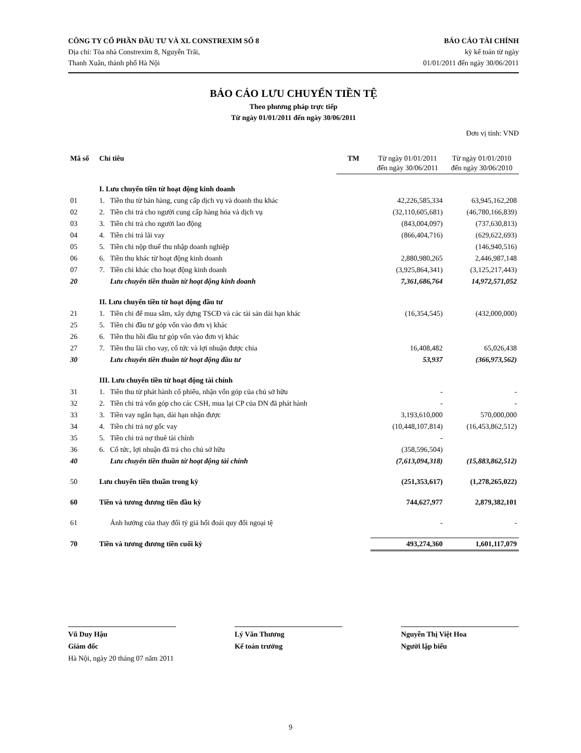CÔNG TY CỔ PHẦN ĐẦU TƯ VÀ XL CONSTREXIM SỐ 8
Địa chỉ: Tòa nhà Constrexim 8, Nguyễn Trãi,
Thanh Xuân, thành phố Hà Nội
BÁO CÁO TÀI CHÍNH
kỳ kế toán từ ngày
01/01/2011 đến ngày 30/06/2011
BÁO CÁO LƯU CHUYỂN TIỀN TỆ
Theo phương pháp trực tiếp
Từ ngày 01/01/2011 đến ngày 30/06/2011
Đơn vị tính: VNĐ
| Mã số | Chỉ tiêu | | TM | Từ ngày 01/01/2011 đến ngày 30/06/2011 | Từ ngày 01/01/2010 đến ngày 30/06/2010 |
| --- | --- | --- | --- | --- | --- |
| | I. Lưu chuyển tiền từ hoạt động kinh doanh | | | | |
| 01 | 1. | Tiền thu từ bán hàng, cung cấp dịch vụ và doanh thu khác | | 42,226,585,334 | 63,945,162,208 |
| 02 | 2. | Tiền chi trả cho người cung cấp hàng hóa và dịch vụ | | (32,110,605,681) | (46,780,166,839) |
| 03 | 3. | Tiền chi trả cho người lao động | | (843,004,097) | (737,630,813) |
| 04 | 4. | Tiền chi trả lãi vay | | (866,404,716) | (629,622,693) |
| 05 | 5. | Tiền chi nộp thuế thu nhập doanh nghiệp | | | (146,940,516) |
| 06 | 6. | Tiền thu khác từ hoạt động kinh doanh | | 2,880,980,265 | 2,446,987,148 |
| 07 | 7. | Tiền chi khác cho hoạt động kinh doanh | | (3,925,864,341) | (3,125,217,443) |
| 20 | | Lưu chuyển tiền thuần từ hoạt động kinh doanh | | 7,361,686,764 | 14,972,571,052 |
| | II. Lưu chuyển tiền từ hoạt động đầu tư | | | | |
| 21 | 1. | Tiền chi để mua sắm, xây dựng TSCĐ và các tài sản dài hạn khác | | (16,354,545) | (432,000,000) |
| 25 | 5. | Tiền chi đầu tư góp vốn vào đơn vị khác | | | |
| 26 | 6. | Tiền thu hồi đầu tư góp vốn vào đơn vị khác | | | |
| 27 | 7. | Tiền thu lãi cho vay, cổ tức và lợi nhuận được chia | | 16,408,482 | 65,026,438 |
| 30 | | Lưu chuyển tiền thuần từ hoạt động đầu tư | | 53,937 | (366,973,562) |
| | III. Lưu chuyển tiền từ hoạt động tài chính | | | | |
| 31 | 1. | Tiền thu từ phát hành cố phiếu, nhận vốn góp của chủ sở hữu | | - | - |
| 32 | 2. | Tiền chi trả vốn góp cho các CSH, mua lại CP của DN đã phát hành | | - | - |
| 33 | 3. | Tiền vay ngắn hạn, dài hạn nhận được | | 3,193,610,000 | 570,000,000 |
| 34 | 4. | Tiền chi trả nợ gốc vay | | (10,448,107,814) | (16,453,862,512) |
| 35 | 5. | Tiền chi trả nợ thuê tài chính | | - | |
| 36 | 6. | Cổ tức, lợi nhuận đã trả cho chủ sở hữu | | (358,596,504) | |
| 40 | | Lưu chuyển tiền thuần từ hoạt động tài chính | | (7,613,094,318) | (15,883,862,512) |
| 50 | Lưu chuyển tiền thuần trong kỳ | | | (251,353,617) | (1,278,265,022) |
| 60 | Tiền và tương đương tiền đầu kỳ | | | 744,627,977 | 2,879,382,101 |
| 61 | | Ảnh hưởng của thay đổi tỷ giá hối đoái quy đổi ngoại tệ | | - | - |
| 70 | Tiền và tương đương tiền cuối kỳ | | | 493,274,360 | 1,601,117,079 |
Vũ Duy Hậu
Giám đốc
Hà Nội, ngày 20 tháng 07 năm 2011
Lý Văn Thương
Kế toán trưởng
Nguyễn Thị Việt Hoa
Người lập biểu
9